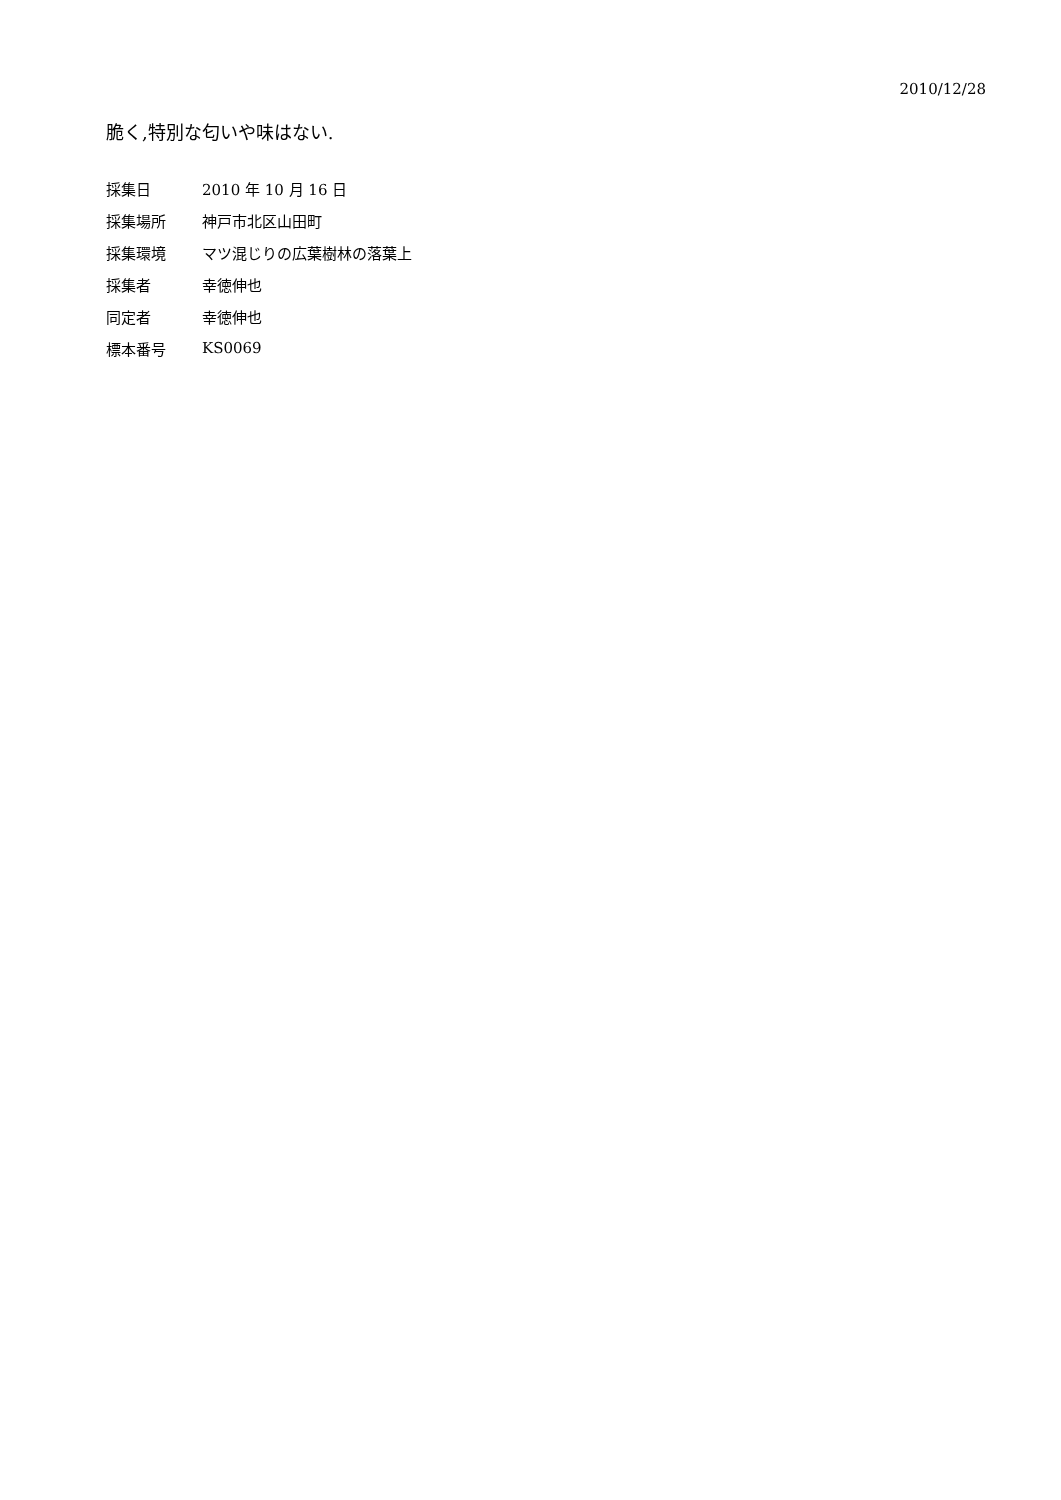2010/12/28
脆く,特別な匂いや味はない.
| 採集日 | 2010 年 10 月 16 日 |
| 採集場所 | 神戸市北区山田町 |
| 採集環境 | マツ混じりの広葉樹林の落葉上 |
| 採集者 | 幸徳伸也 |
| 同定者 | 幸徳伸也 |
| 標本番号 | KS0069 |